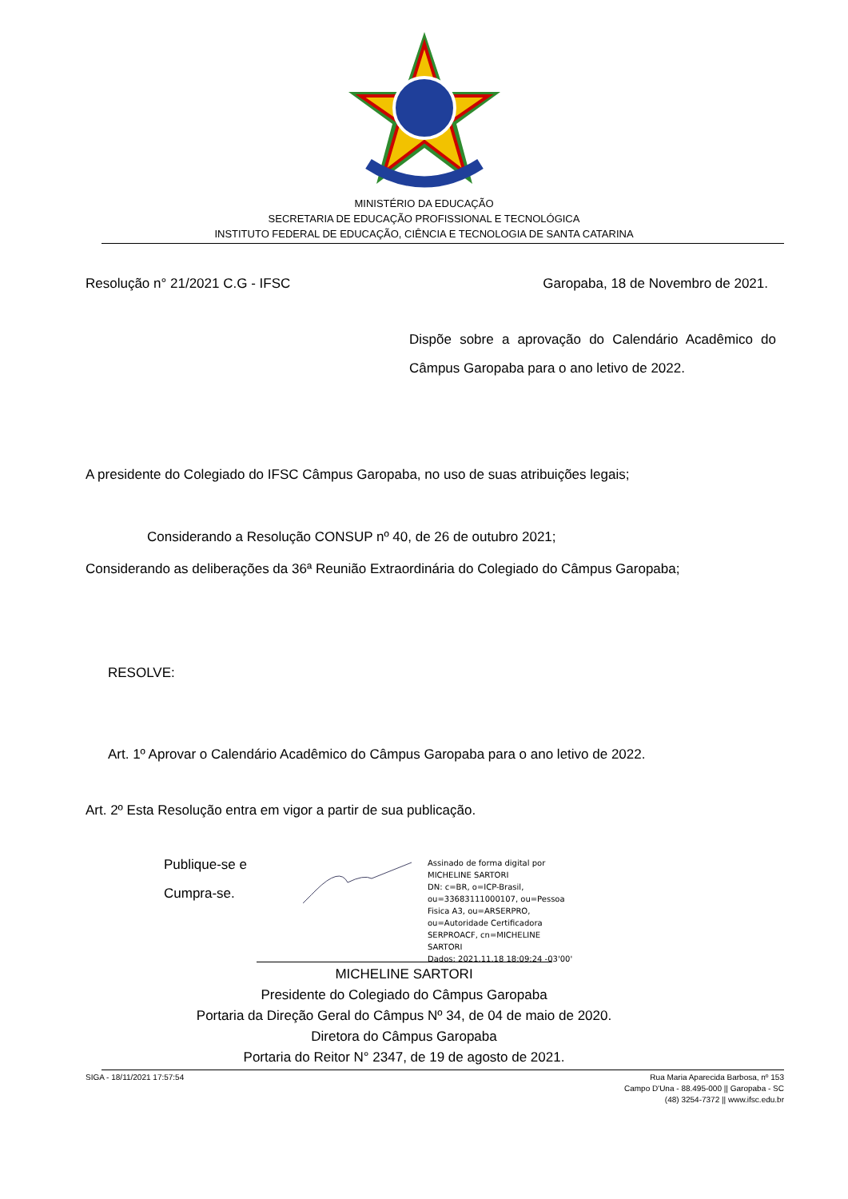MINISTÉRIO DA EDUCAÇÃO
SECRETARIA DE EDUCAÇÃO PROFISSIONAL E TECNOLÓGICA
INSTITUTO FEDERAL DE EDUCAÇÃO, CIÊNCIA E TECNOLOGIA DE SANTA CATARINA
Resolução n° 21/2021 C.G - IFSC Garopaba, 18 de Novembro de 2021.
Dispõe sobre a aprovação do Calendário Acadêmico do Câmpus Garopaba para o ano letivo de 2022.
A presidente do Colegiado do IFSC Câmpus Garopaba, no uso de suas atribuições legais;
Considerando a Resolução CONSUP nº 40, de 26 de outubro 2021;
Considerando as deliberações da 36ª Reunião Extraordinária do Colegiado do Câmpus Garopaba;
RESOLVE:
Art. 1º Aprovar o Calendário Acadêmico do Câmpus Garopaba para o ano letivo de 2022.
Art. 2º Esta Resolução entra em vigor a partir de sua publicação.
Publique-se e
Cumpra-se.
Assinado de forma digital por
MICHELINE SARTORI
DN: c=BR, o=ICP-Brasil,
ou=33683111000107, ou=Pessoa
Fisica A3, ou=ARSERPRO,
ou=Autoridade Certificadora
SERPROACF, cn=MICHELINE
SARTORI
Dados: 2021.11.18 18:09:24 -03'00'
MICHELINE SARTORI
Presidente do Colegiado do Câmpus Garopaba
Portaria da Direção Geral do Câmpus Nº 34, de 04 de maio de 2020.
Diretora do Câmpus Garopaba
Portaria do Reitor N° 2347, de 19 de agosto de 2021.
SIGA - 18/11/2021 17:57:54 Rua Maria Aparecida Barbosa, nº 153
Campo D'Una - 88.495-000 || Garopaba - SC
(48) 3254-7372 || www.ifsc.edu.br